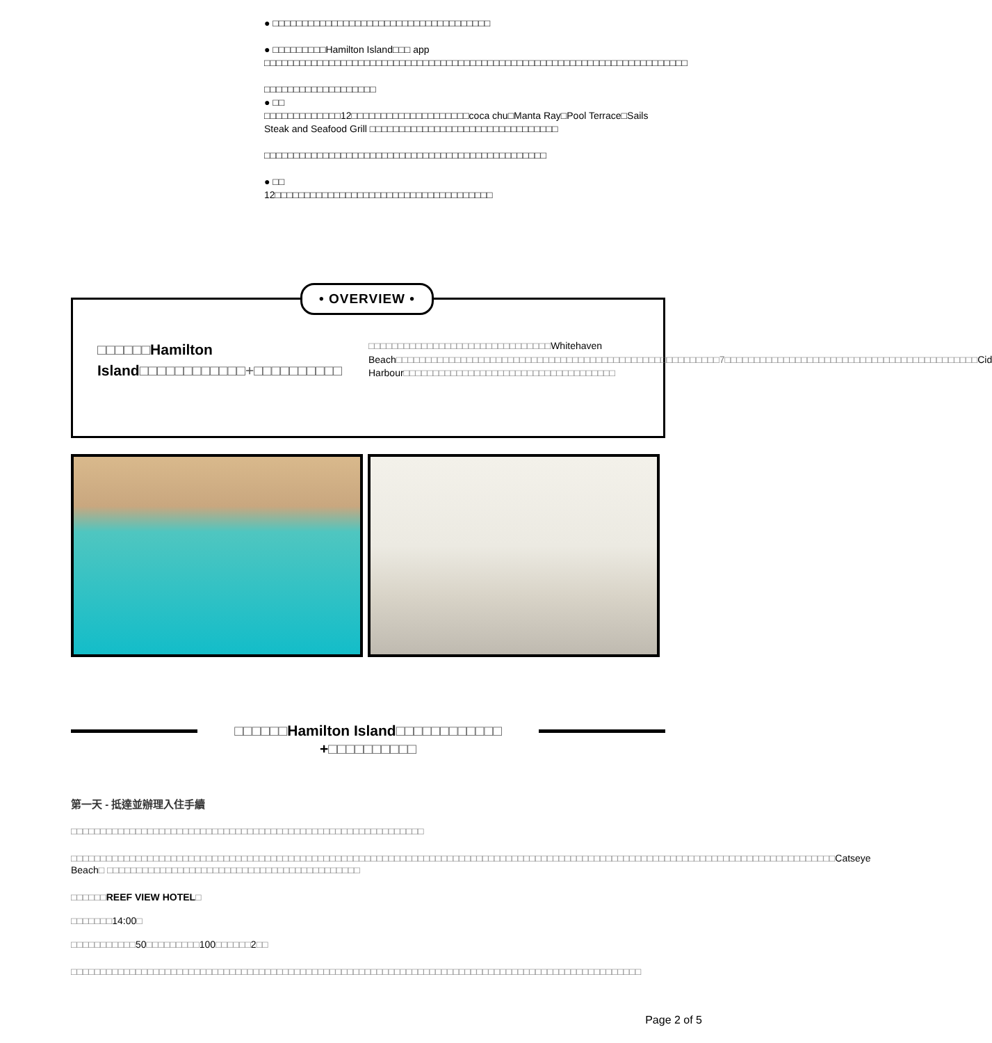● □□□□□□□□□□□□□□□□□□□□□□□□□□□□□□□□□□□□□
● □□□□□□□□□Hamilton Island□□□ app
□□□□□□□□□□□□□□□□□□□□□□□□□□□□□□□□□□□□□□□□□□□□□□□□□□□□□□□□□□□□□□□□□□□□□□□□
□□□□□□□□□□□□□□□□□□□
● □□
□□□□□□□□□□□□□12□□□□□□□□□□□□□□□□□□□□coca chu□Manta Ray□Pool Terrace□Sails Steak and Seafood Grill □□□□□□□□□□□□□□□□□□□□□□□□□□□□□□□□
□□□□□□□□□□□□□□□□□□□□□□□□□□□□□□□□□□□□□□□□□□□□□□□□
● □□
12□□□□□□□□□□□□□□□□□□□□□□□□□□□□□□□□□□□□□
• OVERVIEW •
□□□□□□Hamilton Island□□□□□□□□□□□□+□□□□□□□□□□
□□□□□□□□□□□□□□□□□□□□□□□□□□□□□□□Whitehaven Beach□□□□□□□□□□□□□□□□□□□□□□□□□□□□□□□□□□□□□□□□□□□□□□□□□□□□□□□7□□□□□□□□□□□□□□□□□□□□□□□□□□□□□□□□□□□□□□□□□□□Cid Harbour□□□□□□□□□□□□□□□□□□□□□□□□□□□□□□□□□□□□
□□□□□□Hamilton Island□□□□□□□□□□□□
+□□□□□□□□□□
第一天 - 抵達並辦理入住手續
□□□□□□□□□□□□□□□□□□□□□□□□□□□□□□□□□□□□□□□□□□□□□□□□□□□□□□□□□□□□
□□□□□□□□□□□□□□□□□□□□□□□□□□□□□□□□□□□□□□□□□□□□□□□□□□□□□□□□□□□□□□□□□□□□□□□□□□□□□□□□□□□□□□□□□□□□□□□□□□□□□□□□□□□□□□□□□□□□□□□□□□□□□□□□□□Catseye Beach□ □□□□□□□□□□□□□□□□□□□□□□□□□□□□□□□□□□□□□□□□□□□
□□□□□□REEF VIEW HOTEL□
□□□□□□□14:00□
□□□□□□□□□□□50□□□□□□□□□100□□□□□□2□□
□□□□□□□□□□□□□□□□□□□□□□□□□□□□□□□□□□□□□□□□□□□□□□□□□□□□□□□□□□□□□□□□□□□□□□□□□□□□□□□□□□□□□□□□□□□□□□□□□
Page 2 of 5